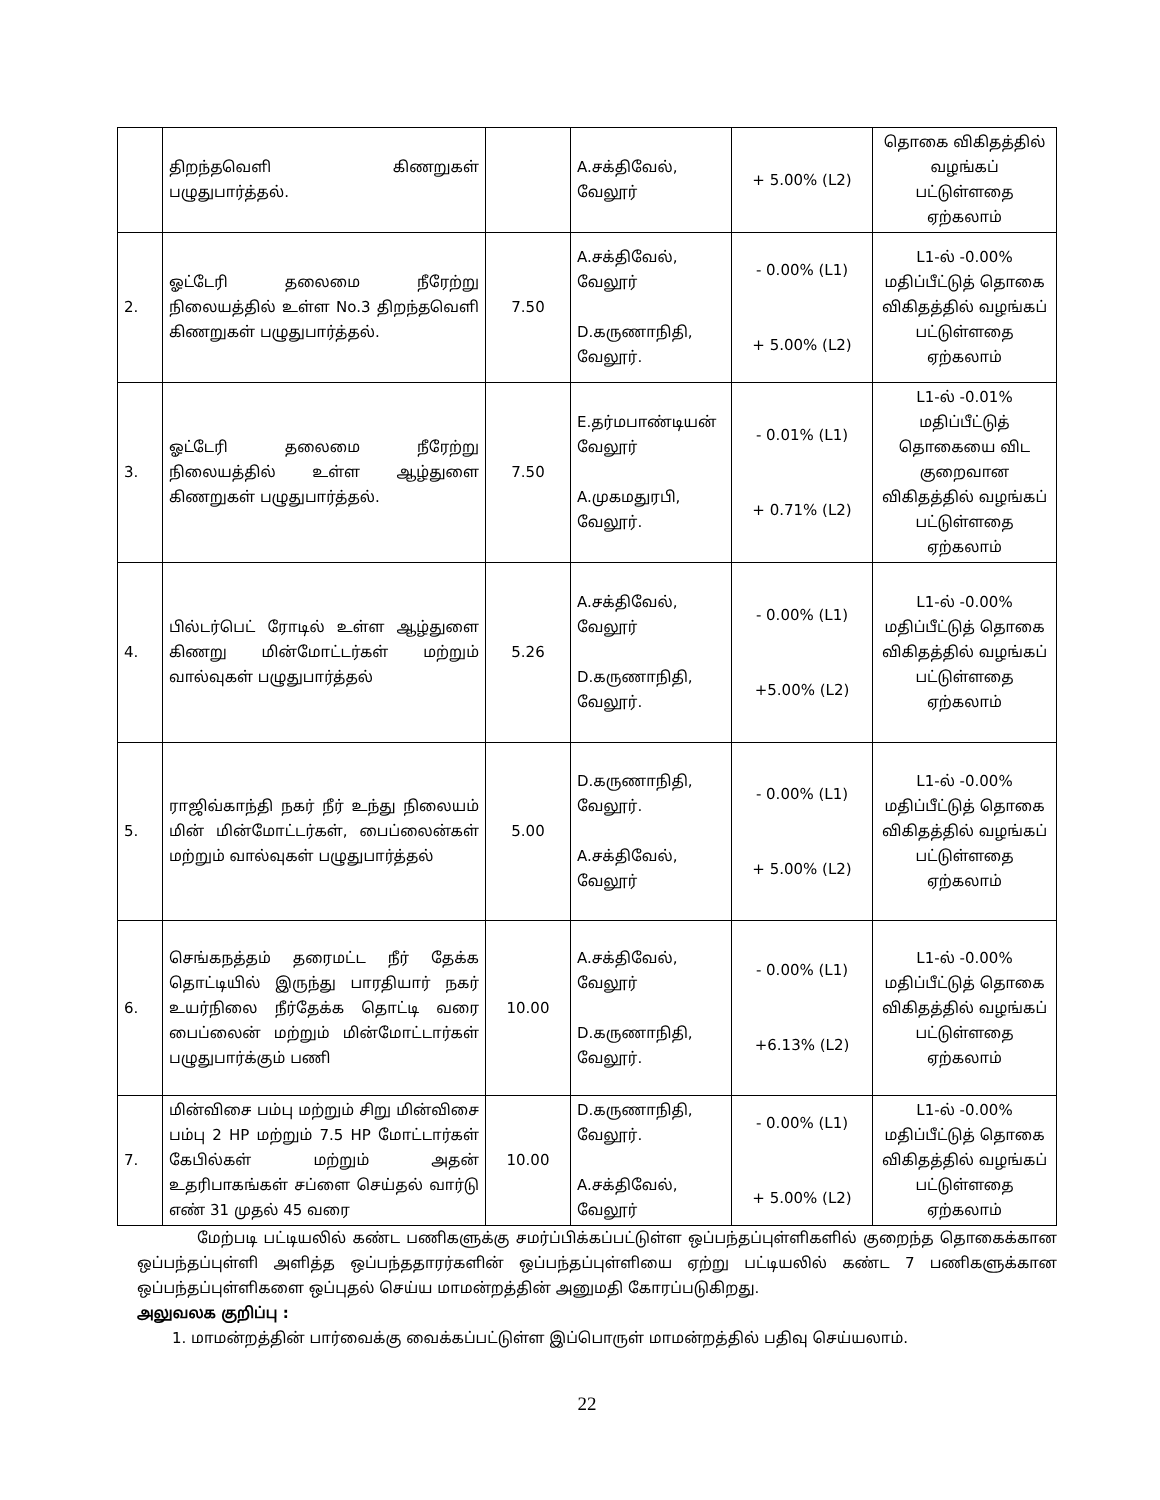| | திறந்தவெளி கிணறுகள் பழுதுபார்த்தல். | | A.சக்திவேல், வேலூர் | + 5.00% (L2) | தொகை விகிதத்தில் வழங்கப் பட்டுள்ளதை ஏற்கலாம் |
| 2. | ஓட்டேரி தலைமை நீரேற்று நிலையத்தில் உள்ள No.3 திறந்தவெளி கிணறுகள் பழுதுபார்த்தல். | 7.50 | A.சக்திவேல், வேலூர் D.கருணாநிதி, வேலூர். | - 0.00% (L1) + 5.00% (L2) | L1-ல் -0.00% மதிப்பீட்டுத் தொகை விகிதத்தில் வழங்கப் பட்டுள்ளதை ஏற்கலாம் |
| 3. | ஓட்டேரி தலைமை நீரேற்று நிலையத்தில் உள்ள ஆழ்துளை கிணறுகள் பழுதுபார்த்தல். | 7.50 | E.தர்மபாண்டியன் வேலூர் A.முகமதுரபி, வேலூர். | - 0.01% (L1) + 0.71% (L2) | L1-ல் -0.01% மதிப்பீட்டுத் தொகையை விட குறைவான விகிதத்தில் வழங்கப் பட்டுள்ளதை ஏற்கலாம் |
| 4. | பில்டர்பெட் ரோடில் உள்ள ஆழ்துளை கிணறு மின்மோட்டர்கள் மற்றும் வால்வுகள் பழுதுபார்த்தல் | 5.26 | A.சக்திவேல், வேலூர் D.கருணாநிதி, வேலூர். | - 0.00% (L1) +5.00% (L2) | L1-ல் -0.00% மதிப்பீட்டுத் தொகை விகிதத்தில் வழங்கப் பட்டுள்ளதை ஏற்கலாம் |
| 5. | ராஜிவ்காந்தி நகர் நீர் உந்து நிலையம் மின் மின்மோட்டர்கள், பைப்லைன்கள் மற்றும் வால்வுகள் பழுதுபார்த்தல் | 5.00 | D.கருணாநிதி, வேலூர். A.சக்திவேல், வேலூர் | - 0.00% (L1) + 5.00% (L2) | L1-ல் -0.00% மதிப்பீட்டுத் தொகை விகிதத்தில் வழங்கப் பட்டுள்ளதை ஏற்கலாம் |
| 6. | செங்கநத்தம் தரைமட்ட நீர் தேக்க தொட்டியில் இருந்து பாரதியார் நகர் உயர்நிலை நீர்தேக்க தொட்டி வரை பைப்லைன் மற்றும் மின்மோட்டார்கள் பழுதுபார்க்கும் பணி | 10.00 | A.சக்திவேல், வேலூர் D.கருணாநிதி, வேலூர். | - 0.00% (L1) +6.13% (L2) | L1-ல் -0.00% மதிப்பீட்டுத் தொகை விகிதத்தில் வழங்கப் பட்டுள்ளதை ஏற்கலாம் |
| 7. | மின்விசை பம்பு மற்றும் சிறு மின்விசை பம்பு 2 HP மற்றும் 7.5 HP மோட்டார்கள் கேபில்கள் மற்றும் அதன் உதரிபாகங்கள் சப்ளை செய்தல் வார்டு எண் 31 முதல் 45 வரை | 10.00 | D.கருணாநிதி, வேலூர். A.சக்திவேல், வேலூர் | - 0.00% (L1) + 5.00% (L2) | L1-ல் -0.00% மதிப்பீட்டுத் தொகை விகிதத்தில் வழங்கப் பட்டுள்ளதை ஏற்கலாம் |
மேற்படி பட்டியலில் கண்ட பணிகளுக்கு சமர்ப்பிக்கப்பட்டுள்ள ஒப்பந்தப்புள்ளிகளில் குறைந்த தொகைக்கான ஒப்பந்தப்புள்ளி அளித்த ஒப்பந்ததாரர்களின் ஒப்பந்தப்புள்ளியை ஏற்று பட்டியலில் கண்ட 7 பணிகளுக்கான ஒப்பந்தப்புள்ளிகளை ஒப்புதல் செய்ய மாமன்றத்தின் அனுமதி கோரப்படுகிறது.
அலுவலக குறிப்பு :
1. மாமன்றத்தின் பார்வைக்கு வைக்கப்பட்டுள்ள இப்பொருள் மாமன்றத்தில் பதிவு செய்யலாம்.
22